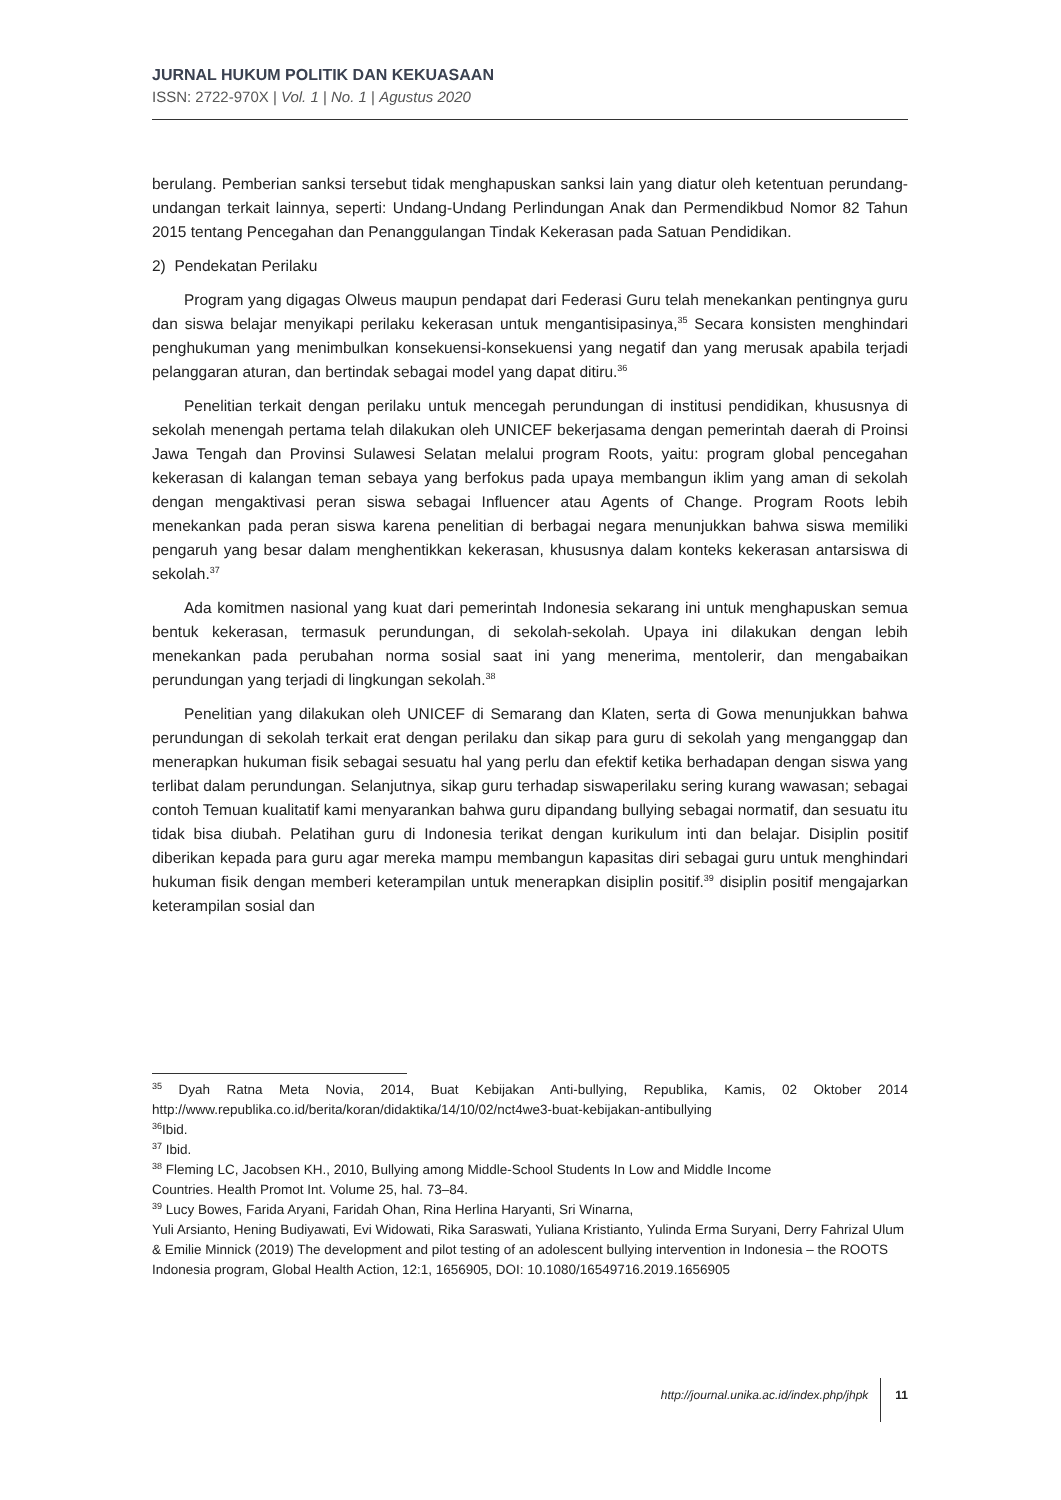JURNAL HUKUM POLITIK DAN KEKUASAAN
ISSN: 2722-970X | Vol. 1 | No. 1 | Agustus 2020
berulang. Pemberian sanksi tersebut tidak menghapuskan sanksi lain yang diatur oleh ketentuan perundang-undangan terkait lainnya, seperti: Undang-Undang Perlindungan Anak dan Permendikbud Nomor 82 Tahun 2015 tentang Pencegahan dan Penanggulangan Tindak Kekerasan pada Satuan Pendidikan.
2) Pendekatan Perilaku
Program yang digagas Olweus maupun pendapat dari Federasi Guru telah menekankan pentingnya guru dan siswa belajar menyikapi perilaku kekerasan untuk mengantisipasinya,<sup>35</sup> Secara konsisten menghindari penghukuman yang menimbulkan konsekuensi-konsekuensi yang negatif dan yang merusak apabila terjadi pelanggaran aturan, dan bertindak sebagai model yang dapat ditiru.<sup>36</sup>
Penelitian terkait dengan perilaku untuk mencegah perundungan di institusi pendidikan, khususnya di sekolah menengah pertama telah dilakukan oleh UNICEF bekerjasama dengan pemerintah daerah di Proinsi Jawa Tengah dan Provinsi Sulawesi Selatan melalui program Roots, yaitu: program global pencegahan kekerasan di kalangan teman sebaya yang berfokus pada upaya membangun iklim yang aman di sekolah dengan mengaktivasi peran siswa sebagai Influencer atau Agents of Change. Program Roots lebih menekankan pada peran siswa karena penelitian di berbagai negara menunjukkan bahwa siswa memiliki pengaruh yang besar dalam menghentikkan kekerasan, khususnya dalam konteks kekerasan antarsiswa di sekolah.<sup>37</sup>
Ada komitmen nasional yang kuat dari pemerintah Indonesia sekarang ini untuk menghapuskan semua bentuk kekerasan, termasuk perundungan, di sekolah-sekolah. Upaya ini dilakukan dengan lebih menekankan pada perubahan norma sosial saat ini yang menerima, mentolerir, dan mengabaikan perundungan yang terjadi di lingkungan sekolah.<sup>38</sup>
Penelitian yang dilakukan oleh UNICEF di Semarang dan Klaten, serta di Gowa menunjukkan bahwa perundungan di sekolah terkait erat dengan perilaku dan sikap para guru di sekolah yang menganggap dan menerapkan hukuman fisik sebagai sesuatu hal yang perlu dan efektif ketika berhadapan dengan siswa yang terlibat dalam perundungan. Selanjutnya, sikap guru terhadap siswaperilaku sering kurang wawasan; sebagai contoh Temuan kualitatif kami menyarankan bahwa guru dipandang bullying sebagai normatif, dan sesuatu itu tidak bisa diubah. Pelatihan guru di Indonesia terikat dengan kurikulum inti dan belajar. Disiplin positif diberikan kepada para guru agar mereka mampu membangun kapasitas diri sebagai guru untuk menghindari hukuman fisik dengan memberi keterampilan untuk menerapkan disiplin positif.<sup>39</sup> disiplin positif mengajarkan keterampilan sosial dan
<sup>35</sup> Dyah Ratna Meta Novia, 2014, Buat Kebijakan Anti-bullying, Republika, Kamis, 02 Oktober 2014 http://www.republika.co.id/berita/koran/didaktika/14/10/02/nct4we3-buat-kebijakan-antibullying
<sup>36</sup> Ibid.
<sup>37</sup> Ibid.
<sup>38</sup> Fleming LC, Jacobsen KH., 2010, Bullying among Middle-School Students In Low and Middle Income
Countries. Health Promot Int. Volume 25, hal. 73–84.
<sup>39</sup> Lucy Bowes, Farida Aryani, Faridah Ohan, Rina Herlina Haryanti, Sri Winarna,
Yuli Arsianto, Hening Budiyawati, Evi Widowati, Rika Saraswati, Yuliana Kristianto, Yulinda Erma Suryani, Derry Fahrizal Ulum & Emilie Minnick (2019) The development and pilot testing of an adolescent bullying intervention in Indonesia – the ROOTS Indonesia program, Global Health Action, 12:1, 1656905, DOI: 10.1080/16549716.2019.1656905
http://journal.unika.ac.id/index.php/jhpk 11